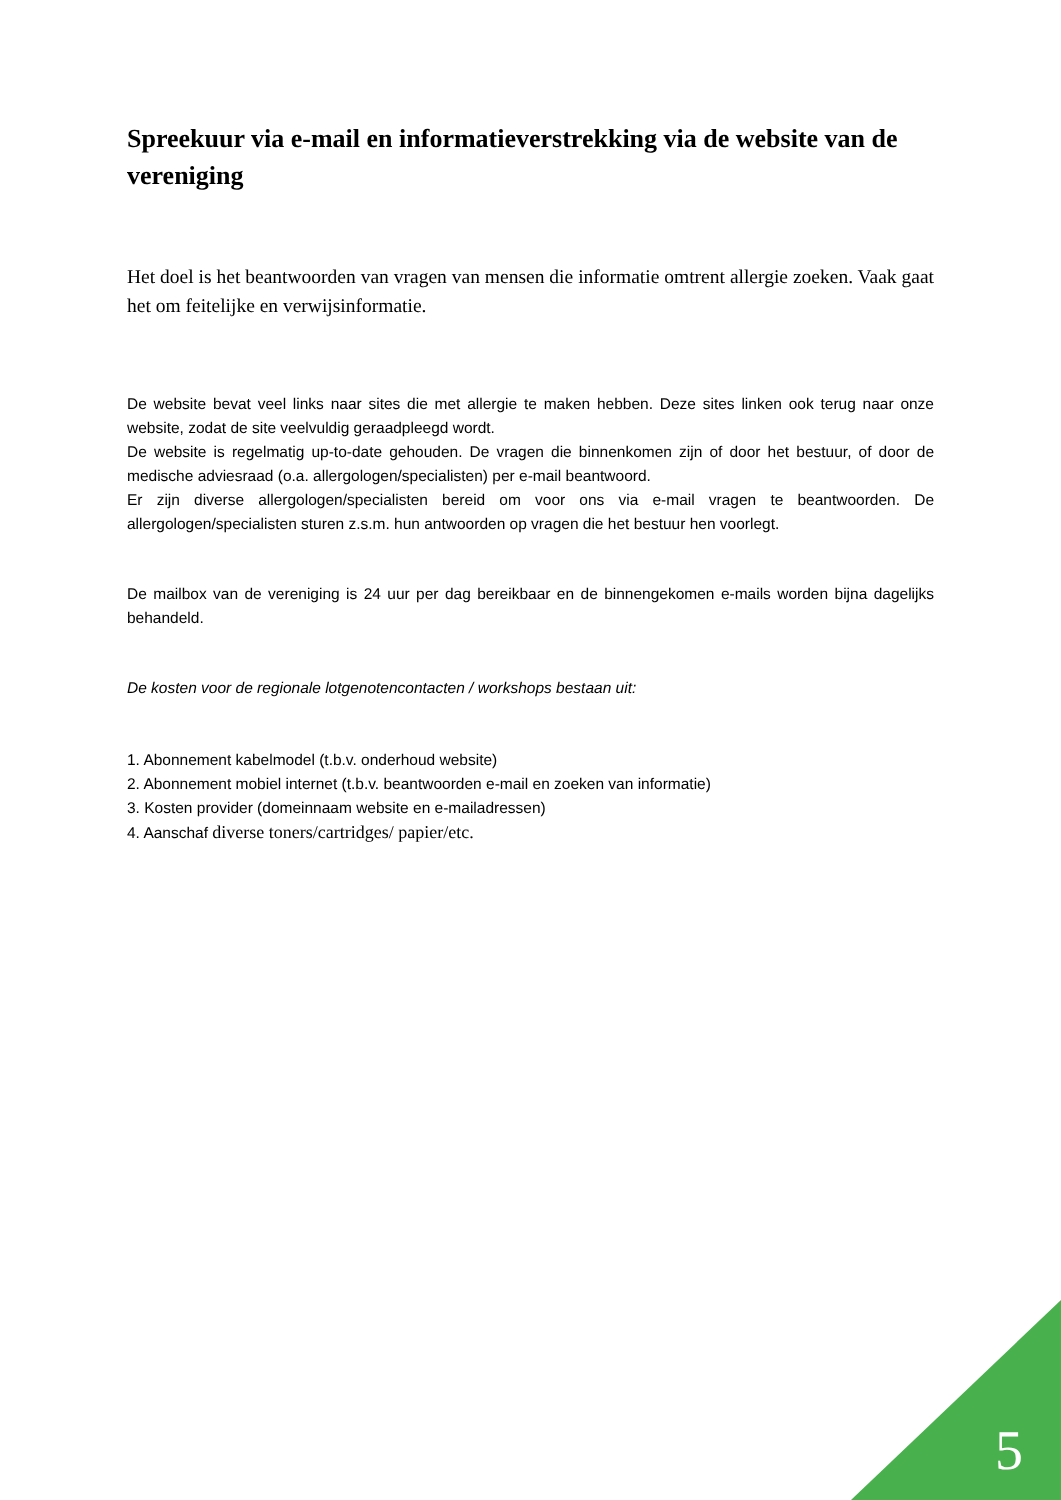Spreekuur via e-mail en informatieverstrekking via de website van de vereniging
Het doel is het beantwoorden van vragen van mensen die informatie omtrent allergie zoeken. Vaak gaat het om feitelijke en verwijsinformatie.
De website bevat veel links naar sites die met allergie te maken hebben. Deze sites linken ook terug naar onze website, zodat de site veelvuldig geraadpleegd wordt.
De website is regelmatig up-to-date gehouden. De vragen die binnenkomen zijn of door het bestuur, of door de medische adviesraad (o.a. allergologen/specialisten) per e-mail beantwoord.
Er zijn diverse allergologen/specialisten bereid om voor ons via e-mail vragen te beantwoorden. De allergologen/specialisten sturen z.s.m. hun antwoorden op vragen die het bestuur hen voorlegt.
De mailbox van de vereniging is 24 uur per dag bereikbaar en de binnengekomen e-mails worden bijna dagelijks behandeld.
De kosten voor de regionale lotgenotencontacten / workshops bestaan uit:
1. Abonnement kabelmodel (t.b.v. onderhoud website)
2. Abonnement mobiel internet (t.b.v. beantwoorden e-mail en zoeken van informatie)
3. Kosten provider (domeinnaam website en e-mailadressen)
4. Aanschaf diverse toners/cartridges/ papier/etc.
5